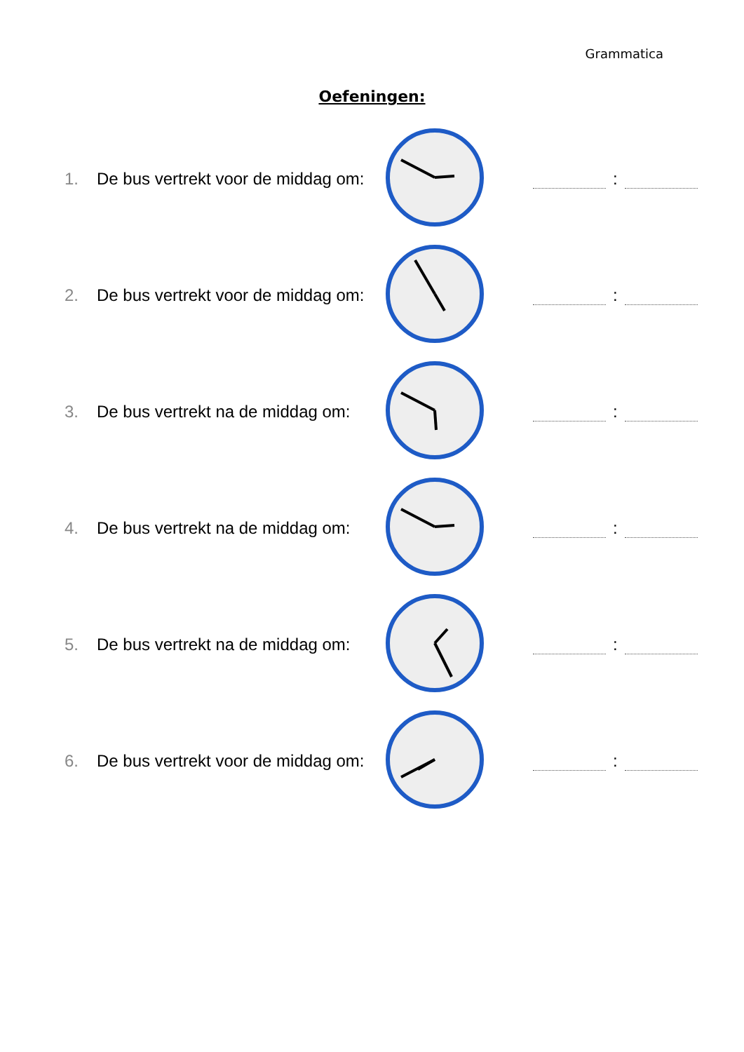Grammatica
Oefeningen:
1.
De bus vertrekt voor de middag om:
:
2.
De bus vertrekt voor de middag om:
:
3.
De bus vertrekt na de middag om:
:
4.
De bus vertrekt na de middag om:
:
5.
De bus vertrekt na de middag om:
:
6.
De bus vertrekt voor de middag om:
: